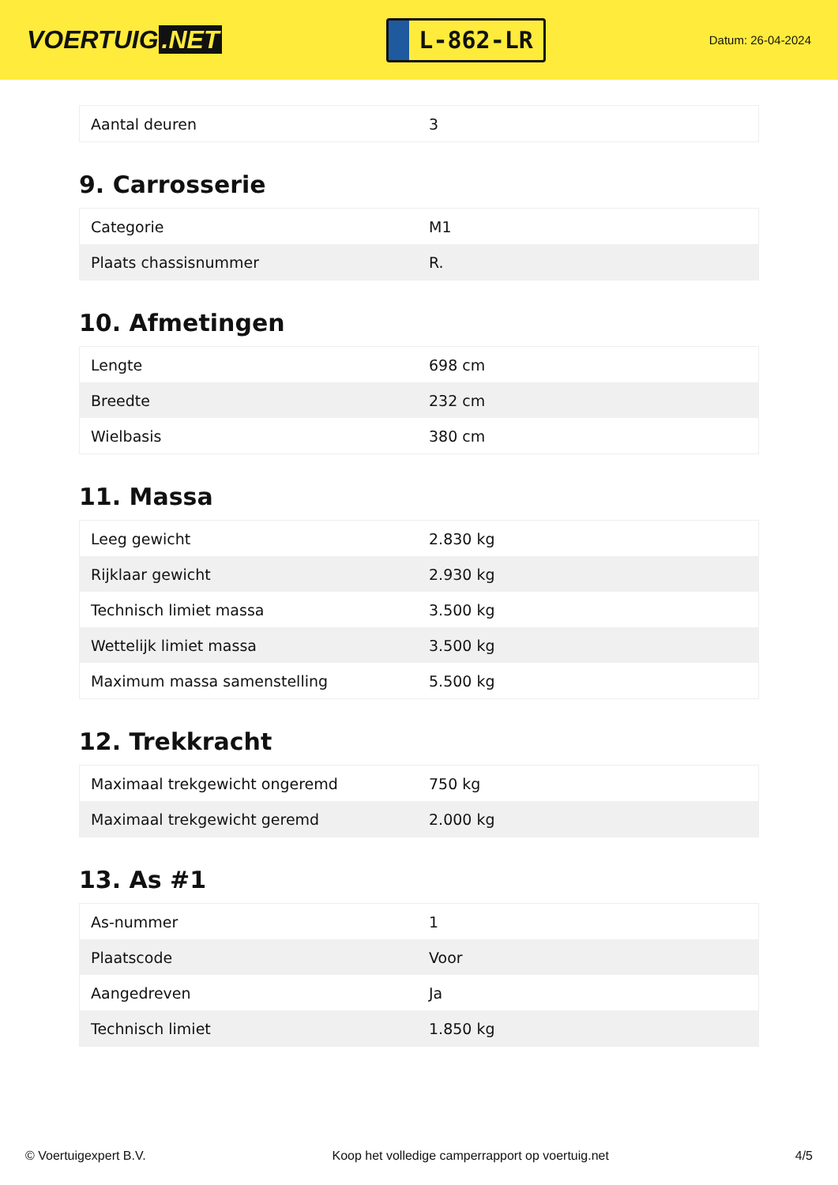VOERTUIG.NET
L-862-LR
Datum: 26-04-2024
| Aantal deuren | 3 |
9. Carrosserie
| Categorie | M1 |
| Plaats chassisnummer | R. |
10. Afmetingen
| Lengte | 698 cm |
| Breedte | 232 cm |
| Wielbasis | 380 cm |
11. Massa
| Leeg gewicht | 2.830 kg |
| Rijklaar gewicht | 2.930 kg |
| Technisch limiet massa | 3.500 kg |
| Wettelijk limiet massa | 3.500 kg |
| Maximum massa samenstelling | 5.500 kg |
12. Trekkracht
| Maximaal trekgewicht ongeremd | 750 kg |
| Maximaal trekgewicht geremd | 2.000 kg |
13. As #1
| As-nummer | 1 |
| Plaatscode | Voor |
| Aangedreven | Ja |
| Technisch limiet | 1.850 kg |
© Voertuigexpert B.V. Koop het volledige camperrapport op voertuig.net 4/5